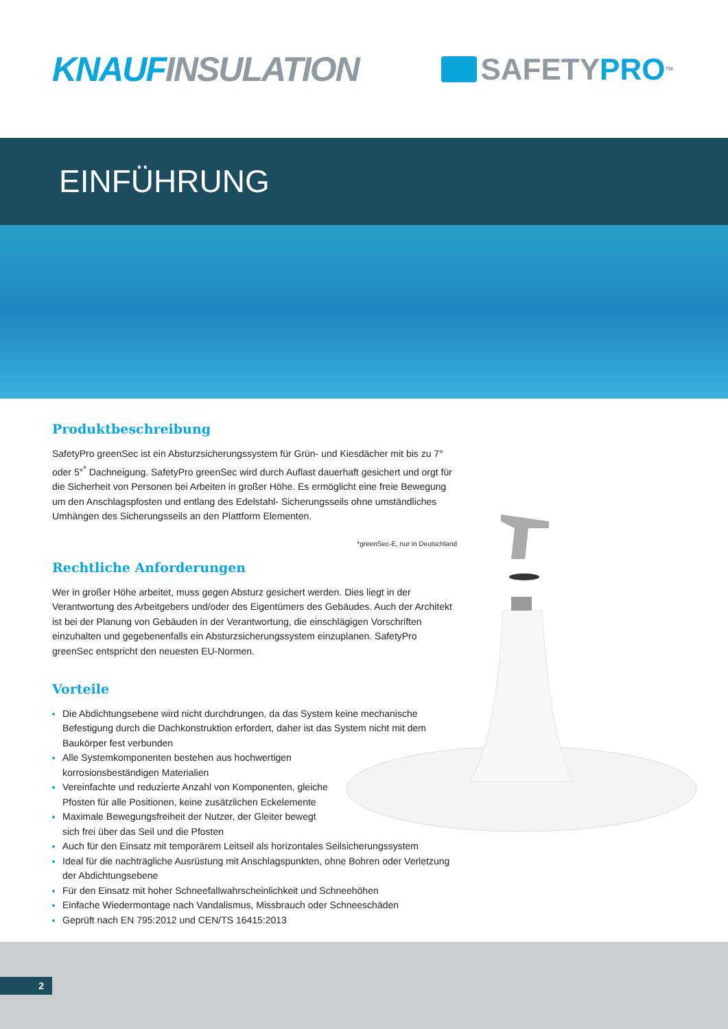KNAUF INSULATION SAFETY PRO<sup>TM</sup>
EINFÜHRUNG
Produktbeschreibung
SafetyPro greenSec ist ein Absturzsicherungssystem für Grün- und Kiesdächer mit bis zu 7° oder 5°<sup>*</sup> Dachneigung. SafetyPro greenSec wird durch Auflast dauerhaft gesichert und orgt für die Sicherheit von Personen bei Arbeiten in großer Höhe. Es ermöglicht eine freie Bewegung um den Anschlagspfosten und entlang des Edelstahl- Sicherungsseils ohne umständliches Umhängen des Sicherungsseils an den Plattform Elementen.
*greenSec-E, nur in Deutschland
Rechtliche Anforderungen
Wer in großer Höhe arbeitet, muss gegen Absturz gesichert werden. Dies liegt in der Verantwortung des Arbeitgebers und/oder des Eigentümers des Gebäudes. Auch der Architekt ist bei der Planung von Gebäuden in der Verantwortung, die einschlägigen Vorschriften einzuhalten und gegebenenfalls ein Absturzsicherungssystem einzuplanen. SafetyPro greenSec entspricht den neuesten EU-Normen.
Vorteile
Die Abdichtungsebene wird nicht durchdrungen, da das System keine mechanische Befestigung durch die Dachkonstruktion erfordert, daher ist das System nicht mit dem Baukörper fest verbunden
Alle Systemkomponenten bestehen aus hochwertigen korrosionsbeständigen Materialien
Vereinfachte und reduzierte Anzahl von Komponenten, gleiche Pfosten für alle Positionen, keine zusätzlichen Eckelemente
Maximale Bewegungsfreiheit der Nutzer, der Gleiter bewegt sich frei über das Seil und die Pfosten
Auch für den Einsatz mit temporärem Leitseil als horizontales Seilsicherungssystem
Ideal für die nachträgliche Ausrüstung mit Anschlagspunkten, ohne Bohren oder Verletzung der Abdichtungsebene
Für den Einsatz mit hoher Schneefallwahrscheinlichkeit und Schneehöhen
Einfache Wiedermontage nach Vandalismus, Missbrauch oder Schneeschäden
Geprüft nach EN 795:2012 und CEN/TS 16415:2013
2